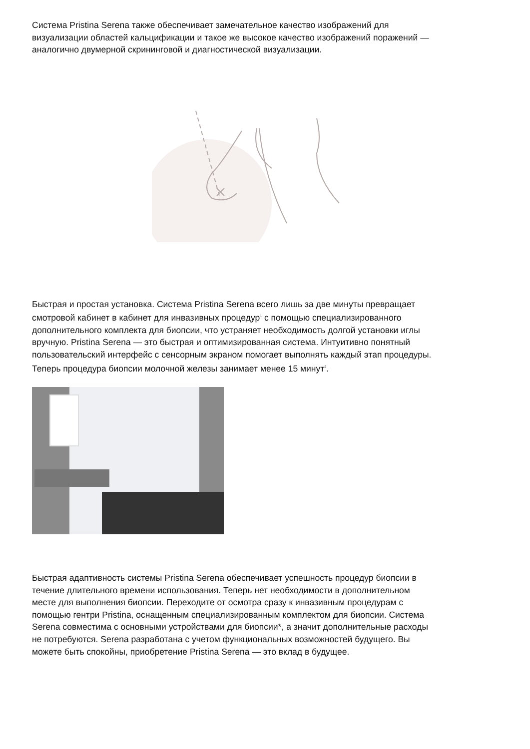Система Pristina Serena также обеспечивает замечательное качество изображений для визуализации областей кальцификации и такое же высокое качество изображений поражений — аналогично двумерной скрининговой и диагностической визуализации.
Быстрая и простая установка. Система Pristina Serena всего лишь за две минуты превращает смотровой кабинет в кабинет для инвазивных процедур<sup>1</sup> с помощью специализированного дополнительного комплекта для биопсии, что устраняет необходимость долгой установки иглы вручную. Pristina Serena — это быстрая и оптимизированная система. Интуитивно понятный пользовательский интерфейс с сенсорным экраном помогает выполнять каждый этап процедуры. Теперь процедура биопсии молочной железы занимает менее 15 минут<sup>2</sup>.
Быстрая адаптивность системы Pristina Serena обеспечивает успешность процедур биопсии в течение длительного времени использования. Теперь нет необходимости в дополнительном месте для выполнения биопсии. Переходите от осмотра сразу к инвазивным процедурам с помощью гентри Pristina, оснащенным специализированным комплектом для биопсии. Система Serena совместима с основными устройствами для биопсии*, а значит дополнительные расходы не потребуются. Serena разработана с учетом функциональных возможностей будущего. Вы можете быть спокойны, приобретение Pristina Serena — это вклад в будущее.